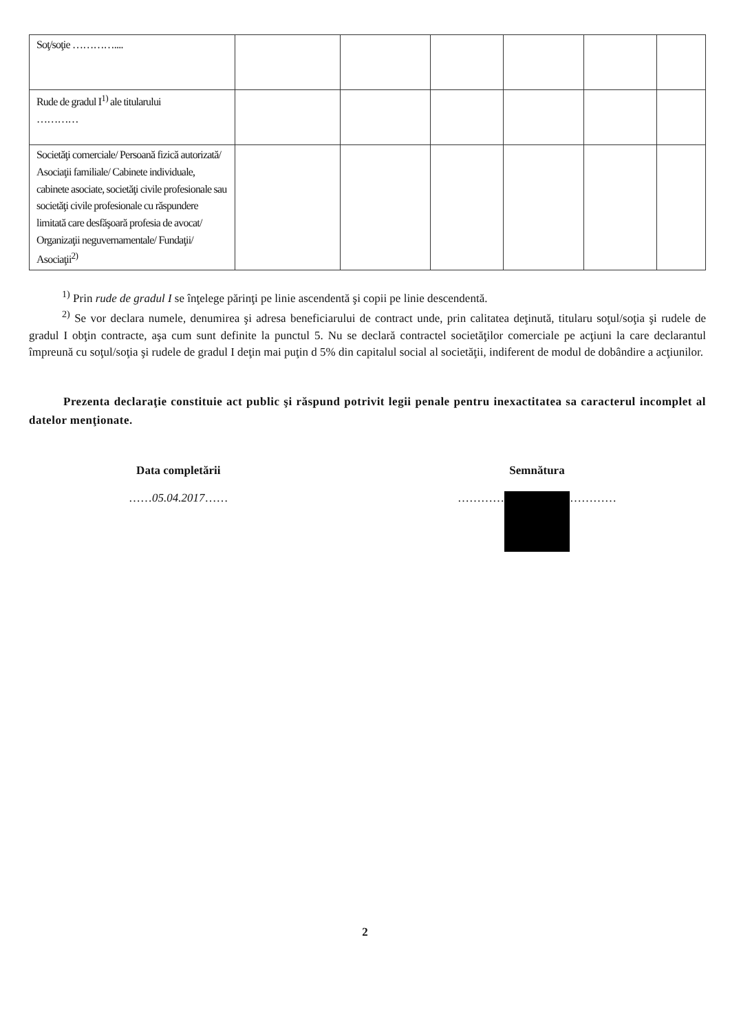| Soţ/soţie ………….... | | | | | | |
| Rude de gradul I<sup>1)</sup> ale titularului ………… | | | | | | |
| Societăţi comerciale/ Persoană fizică autorizată/ Asociaţii familiale/ Cabinete individuale, cabinete asociate, societăţi civile profesionale sau societăţi civile profesionale cu răspundere limitată care desfăşoară profesia de avocat/ Organizaţii neguvernamentale/ Fundaţii/ Asociaţii<sup>2)</sup> | | | | | | |
<sup>1)</sup> Prin rude de gradul I se înţelege părinţi pe linie ascendentă şi copii pe linie descendentă.
<sup>2)</sup> Se vor declara numele, denumirea şi adresa beneficiarului de contract unde, prin calitatea deţinută, titularu soţul/soţia şi rudele de gradul I obţin contracte, aşa cum sunt definite la punctul 5. Nu se declară contractel societăţilor comerciale pe acţiuni la care declarantul împreună cu soţul/soţia şi rudele de gradul I deţin mai puţin d 5% din capitalul social al societăţii, indiferent de modul de dobândire a acţiunilor.
Prezenta declaraţie constituie act public şi răspund potrivit legii penale pentru inexactitatea sa caracterul incomplet al datelor menţionate.
Data completării
……05.04.2017……
Semnătura
………… …………
2